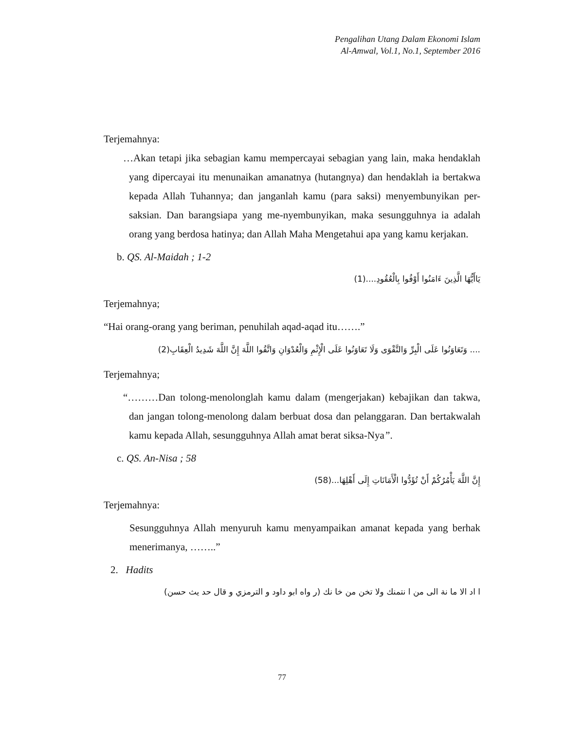Pengalihan Utang Dalam Ekonomi Islam
Al-Amwal, Vol.1, No.1, September 2016
Terjemahnya:
…Akan tetapi jika sebagian kamu mempercayai sebagian yang lain, maka hendaklah yang dipercayai itu menunaikan amanatnya (hutangnya) dan hendaklah ia bertakwa kepada Allah Tuhannya; dan janganlah kamu (para saksi) menyembunyikan per-saksian. Dan barangsiapa yang me-nyembunyikan, maka sesungguhnya ia adalah orang yang berdosa hatinya; dan Allah Maha Mengetahui apa yang kamu kerjakan.
b. QS. Al-Maidah ; 1-2
يَاأَيُّهَا الَّذِينَ ءَامَنُوا أَوْفُوا بِالْعُقُودِ....(1)
Terjemahnya;
“Hai orang-orang yang beriman, penuhilah aqad-aqad itu…….”
.... وَتَعَاوَنُوا عَلَى الْبِرِّ وَالتَّقْوَى وَلَا تَعَاوَنُوا عَلَى الْإِثْمِ وَالْعُدْوَانِ وَاتَّقُوا اللَّهَ إِنَّ اللَّهَ شَدِيدُ الْعِقَابِ(2)
Terjemahnya;
“………Dan tolong-menolonglah kamu dalam (mengerjakan) kebajikan dan takwa, dan jangan tolong-menolong dalam berbuat dosa dan pelanggaran. Dan bertakwalah kamu kepada Allah, sesungguhnya Allah amat berat siksa-Nya”.
c. QS. An-Nisa ; 58
إِنَّ اللَّهَ يَأْمُرُكُمْ أَنْ تُؤَدُّوا الْأَمَانَاتِ إِلَى أَهْلِهَا...(58)
Terjemahnya:
Sesungguhnya Allah menyuruh kamu menyampaikan amanat kepada yang berhak menerimanya, ……..”
2. Hadits
ا اد الا ما نة الى من ا نتمنك ولا تخن من خا نك (ر واه ابو داود و الترمزي و قال حد يث حسن)
77